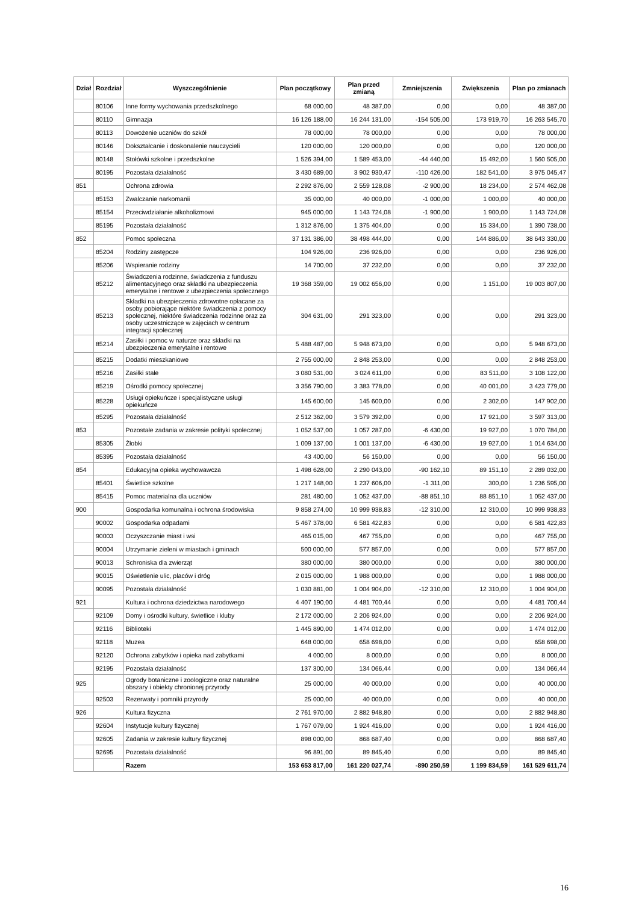| Dział | Rozdział | Wyszczególnienie | Plan początkowy | Plan przed zmianą | Zmniejszenia | Zwiększenia | Plan po zmianach |
| --- | --- | --- | --- | --- | --- | --- | --- |
| | 80106 | Inne formy wychowania przedszkolnego | 68 000,00 | 48 387,00 | 0,00 | 0,00 | 48 387,00 |
| | 80110 | Gimnazja | 16 126 188,00 | 16 244 131,00 | -154 505,00 | 173 919,70 | 16 263 545,70 |
| | 80113 | Dowożenie uczniów do szkół | 78 000,00 | 78 000,00 | 0,00 | 0,00 | 78 000,00 |
| | 80146 | Dokształcanie i doskonalenie nauczycieli | 120 000,00 | 120 000,00 | 0,00 | 0,00 | 120 000,00 |
| | 80148 | Stołówki szkolne i przedszkolne | 1 526 394,00 | 1 589 453,00 | -44 440,00 | 15 492,00 | 1 560 505,00 |
| | 80195 | Pozostała działalność | 3 430 689,00 | 3 902 930,47 | -110 426,00 | 182 541,00 | 3 975 045,47 |
| 851 | | Ochrona zdrowia | 2 292 876,00 | 2 559 128,08 | -2 900,00 | 18 234,00 | 2 574 462,08 |
| | 85153 | Zwalczanie narkomanii | 35 000,00 | 40 000,00 | -1 000,00 | 1 000,00 | 40 000,00 |
| | 85154 | Przeciwdziałanie alkoholizmowi | 945 000,00 | 1 143 724,08 | -1 900,00 | 1 900,00 | 1 143 724,08 |
| | 85195 | Pozostała działalność | 1 312 876,00 | 1 375 404,00 | 0,00 | 15 334,00 | 1 390 738,00 |
| 852 | | Pomoc społeczna | 37 131 386,00 | 38 498 444,00 | 0,00 | 144 886,00 | 38 643 330,00 |
| | 85204 | Rodziny zastępcze | 104 926,00 | 236 926,00 | 0,00 | 0,00 | 236 926,00 |
| | 85206 | Wspieranie rodziny | 14 700,00 | 37 232,00 | 0,00 | 0,00 | 37 232,00 |
| | 85212 | Świadczenia rodzinne, świadczenia z funduszu alimentacyjnego oraz składki na ubezpieczenia emerytalne i rentowe z ubezpieczenia społecznego | 19 368 359,00 | 19 002 656,00 | 0,00 | 1 151,00 | 19 003 807,00 |
| | 85213 | Składki na ubezpieczenia zdrowotne opłacane za osoby pobierające niektóre świadczenia z pomocy społecznej, niektóre świadczenia rodzinne oraz za osoby uczestniczące w zajęciach w centrum integracji społecznej | 304 631,00 | 291 323,00 | 0,00 | 0,00 | 291 323,00 |
| | 85214 | Zasiłki i pomoc w naturze oraz składki na ubezpieczenia emerytalne i rentowe | 5 488 487,00 | 5 948 673,00 | 0,00 | 0,00 | 5 948 673,00 |
| | 85215 | Dodatki mieszkaniowe | 2 755 000,00 | 2 848 253,00 | 0,00 | 0,00 | 2 848 253,00 |
| | 85216 | Zasiłki stałe | 3 080 531,00 | 3 024 611,00 | 0,00 | 83 511,00 | 3 108 122,00 |
| | 85219 | Ośrodki pomocy społecznej | 3 356 790,00 | 3 383 778,00 | 0,00 | 40 001,00 | 3 423 779,00 |
| | 85228 | Usługi opiekuńcze i specjalistyczne usługi opiekuńcze | 145 600,00 | 145 600,00 | 0,00 | 2 302,00 | 147 902,00 |
| | 85295 | Pozostała działalność | 2 512 362,00 | 3 579 392,00 | 0,00 | 17 921,00 | 3 597 313,00 |
| 853 | | Pozostałe zadania w zakresie polityki społecznej | 1 052 537,00 | 1 057 287,00 | -6 430,00 | 19 927,00 | 1 070 784,00 |
| | 85305 | Żłobki | 1 009 137,00 | 1 001 137,00 | -6 430,00 | 19 927,00 | 1 014 634,00 |
| | 85395 | Pozostała działalność | 43 400,00 | 56 150,00 | 0,00 | 0,00 | 56 150,00 |
| 854 | | Edukacyjna opieka wychowawcza | 1 498 628,00 | 2 290 043,00 | -90 162,10 | 89 151,10 | 2 289 032,00 |
| | 85401 | Świetlice szkolne | 1 217 148,00 | 1 237 606,00 | -1 311,00 | 300,00 | 1 236 595,00 |
| | 85415 | Pomoc materialna dla uczniów | 281 480,00 | 1 052 437,00 | -88 851,10 | 88 851,10 | 1 052 437,00 |
| 900 | | Gospodarka komunalna i ochrona środowiska | 9 858 274,00 | 10 999 938,83 | -12 310,00 | 12 310,00 | 10 999 938,83 |
| | 90002 | Gospodarka odpadami | 5 467 378,00 | 6 581 422,83 | 0,00 | 0,00 | 6 581 422,83 |
| | 90003 | Oczyszczanie miast i wsi | 465 015,00 | 467 755,00 | 0,00 | 0,00 | 467 755,00 |
| | 90004 | Utrzymanie zieleni w miastach i gminach | 500 000,00 | 577 857,00 | 0,00 | 0,00 | 577 857,00 |
| | 90013 | Schroniska dla zwierząt | 380 000,00 | 380 000,00 | 0,00 | 0,00 | 380 000,00 |
| | 90015 | Oświetlenie ulic, placów i dróg | 2 015 000,00 | 1 988 000,00 | 0,00 | 0,00 | 1 988 000,00 |
| | 90095 | Pozostała działalność | 1 030 881,00 | 1 004 904,00 | -12 310,00 | 12 310,00 | 1 004 904,00 |
| 921 | | Kultura i ochrona dziedzictwa narodowego | 4 407 190,00 | 4 481 700,44 | 0,00 | 0,00 | 4 481 700,44 |
| | 92109 | Domy i ośrodki kultury, świetlice i kluby | 2 172 000,00 | 2 206 924,00 | 0,00 | 0,00 | 2 206 924,00 |
| | 92116 | Biblioteki | 1 445 890,00 | 1 474 012,00 | 0,00 | 0,00 | 1 474 012,00 |
| | 92118 | Muzea | 648 000,00 | 658 698,00 | 0,00 | 0,00 | 658 698,00 |
| | 92120 | Ochrona zabytków i opieka nad zabytkami | 4 000,00 | 8 000,00 | 0,00 | 0,00 | 8 000,00 |
| | 92195 | Pozostała działalność | 137 300,00 | 134 066,44 | 0,00 | 0,00 | 134 066,44 |
| 925 | | Ogrody botaniczne i zoologiczne oraz naturalne obszary i obiekty chronionej przyrody | 25 000,00 | 40 000,00 | 0,00 | 0,00 | 40 000,00 |
| | 92503 | Rezerwaty i pomniki przyrody | 25 000,00 | 40 000,00 | 0,00 | 0,00 | 40 000,00 |
| 926 | | Kultura fizyczna | 2 761 970,00 | 2 882 948,80 | 0,00 | 0,00 | 2 882 948,80 |
| | 92604 | Instytucje kultury fizycznej | 1 767 079,00 | 1 924 416,00 | 0,00 | 0,00 | 1 924 416,00 |
| | 92605 | Zadania w zakresie kultury fizycznej | 898 000,00 | 868 687,40 | 0,00 | 0,00 | 868 687,40 |
| | 92695 | Pozostała działalność | 96 891,00 | 89 845,40 | 0,00 | 0,00 | 89 845,40 |
| | | Razem | 153 653 817,00 | 161 220 027,74 | -890 250,59 | 1 199 834,59 | 161 529 611,74 |
16